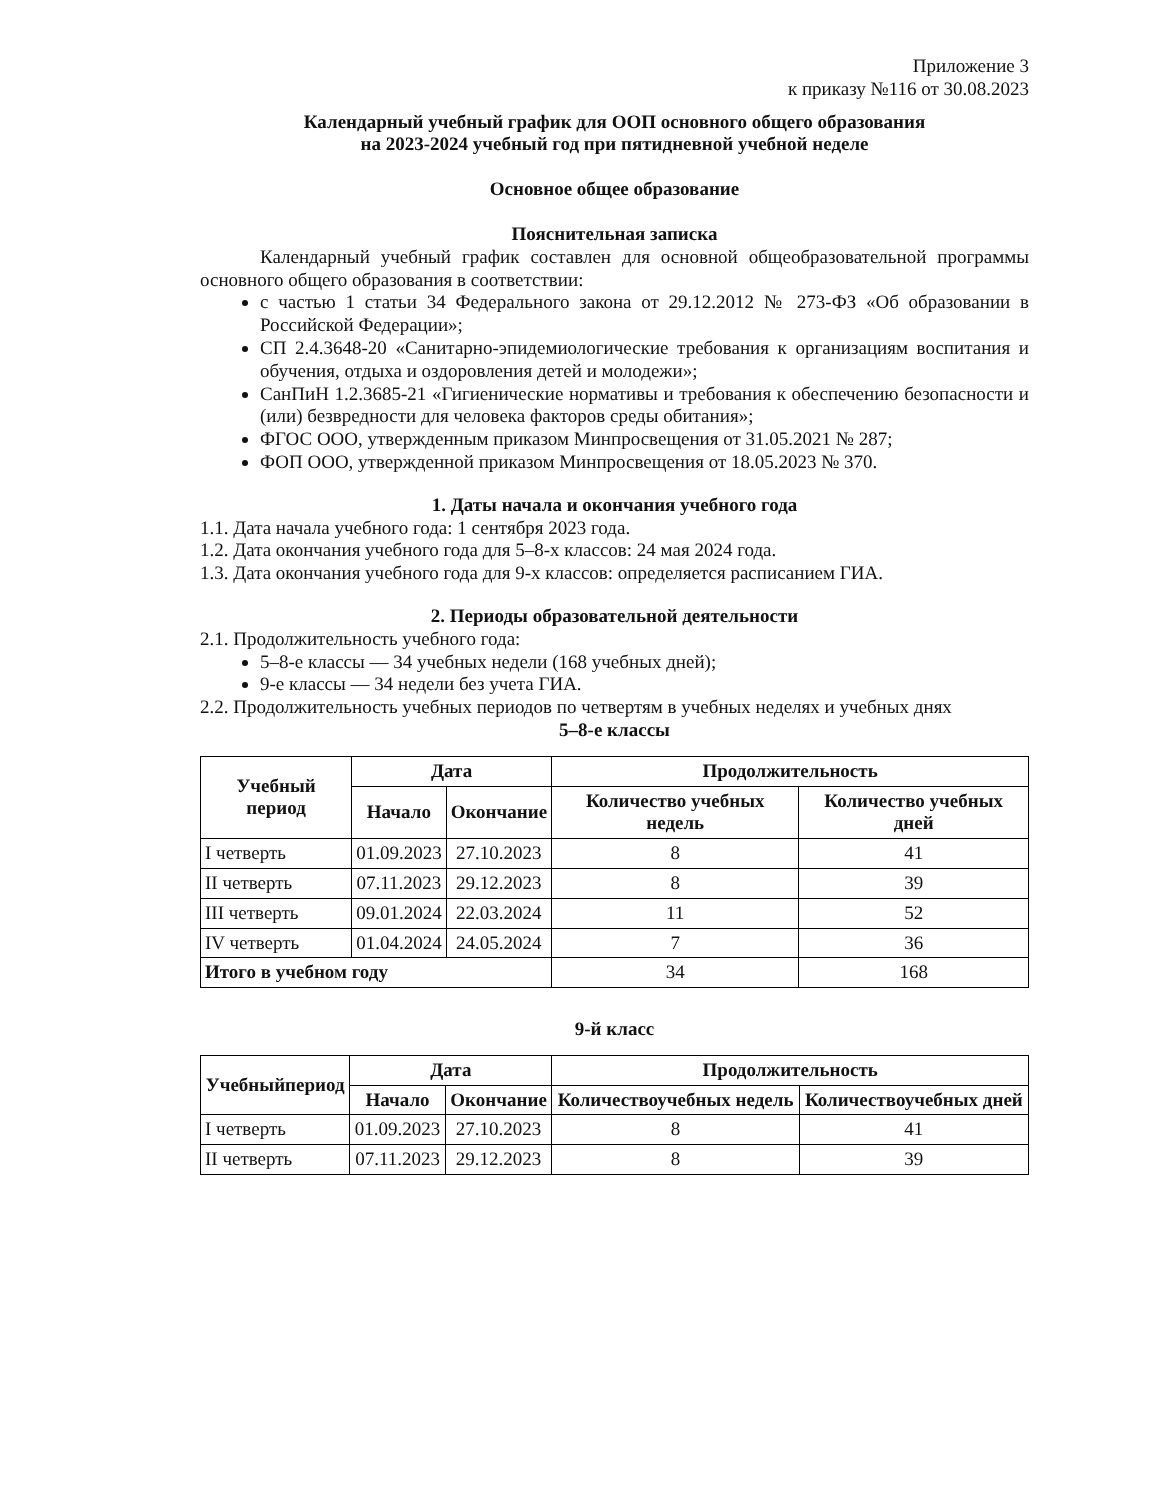Приложение 3
к приказу №116 от 30.08.2023
Календарный учебный график для ООП основного общего образования
на 2023-2024 учебный год при пятидневной учебной неделе
Основное общее образование
Пояснительная записка
Календарный учебный график составлен для основной общеобразовательной программы основного общего образования в соответствии:
с частью 1 статьи 34 Федерального закона от 29.12.2012 № 273-ФЗ «Об образовании в Российской Федерации»;
СП 2.4.3648-20 «Санитарно-эпидемиологические требования к организациям воспитания и обучения, отдыха и оздоровления детей и молодежи»;
СанПиН 1.2.3685-21 «Гигиенические нормативы и требования к обеспечению безопасности и (или) безвредности для человека факторов среды обитания»;
ФГОС ООО, утвержденным приказом Минпросвещения от 31.05.2021 № 287;
ФОП ООО, утвержденной приказом Минпросвещения от 18.05.2023 № 370.
1. Даты начала и окончания учебного года
1.1. Дата начала учебного года: 1 сентября 2023 года.
1.2. Дата окончания учебного года для 5–8-х классов: 24 мая 2024 года.
1.3. Дата окончания учебного года для 9-х классов: определяется расписанием ГИА.
2. Периоды образовательной деятельности
2.1. Продолжительность учебного года:
5–8-е классы — 34 учебных недели (168 учебных дней);
9-е классы — 34 недели без учета ГИА.
2.2. Продолжительность учебных периодов по четвертям в учебных неделях и учебных днях
5–8-е классы
| Учебный период | Дата | | Продолжительность | |
| --- | --- | --- | --- | --- |
| | Начало | Окончание | Количество учебных недель | Количество учебных дней |
| I четверть | 01.09.2023 | 27.10.2023 | 8 | 41 |
| II четверть | 07.11.2023 | 29.12.2023 | 8 | 39 |
| III четверть | 09.01.2024 | 22.03.2024 | 11 | 52 |
| IV четверть | 01.04.2024 | 24.05.2024 | 7 | 36 |
| Итого в учебном году | | | 34 | 168 |
9-й класс
| Учебныйпериод | Дата | | Продолжительность | |
| --- | --- | --- | --- | --- |
| | Начало | Окончание | Количествоучебных недель | Количествоучебных дней |
| I четверть | 01.09.2023 | 27.10.2023 | 8 | 41 |
| II четверть | 07.11.2023 | 29.12.2023 | 8 | 39 |